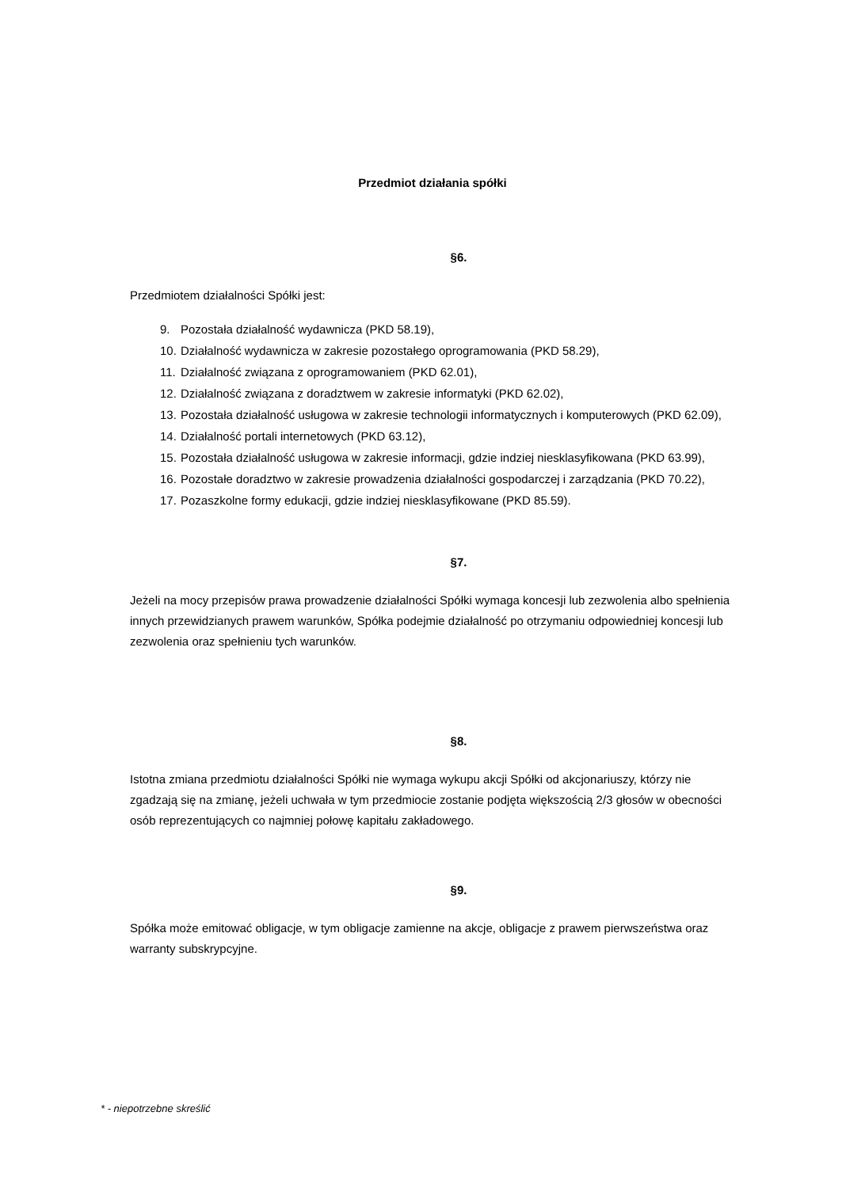Przedmiot działania spółki
§6.
Przedmiotem działalności Spółki jest:
9. Pozostała działalność wydawnicza (PKD 58.19),
10. Działalność wydawnicza w zakresie pozostałego oprogramowania (PKD 58.29),
11. Działalność związana z oprogramowaniem (PKD 62.01),
12. Działalność związana z doradztwem w zakresie informatyki (PKD 62.02),
13. Pozostała działalność usługowa w zakresie technologii informatycznych i komputerowych (PKD 62.09),
14. Działalność portali internetowych (PKD 63.12),
15. Pozostała działalność usługowa w zakresie informacji, gdzie indziej niesklasyfikowana (PKD 63.99),
16. Pozostałe doradztwo w zakresie prowadzenia działalności gospodarczej i zarządzania (PKD 70.22),
17. Pozaszkolne formy edukacji, gdzie indziej niesklasyfikowane (PKD 85.59).
§7.
Jeżeli na mocy przepisów prawa prowadzenie działalności Spółki wymaga koncesji lub zezwolenia albo spełnienia innych przewidzianych prawem warunków, Spółka podejmie działalność po otrzymaniu odpowiedniej koncesji lub zezwolenia oraz spełnieniu tych warunków.
§8.
Istotna zmiana przedmiotu działalności Spółki nie wymaga wykupu akcji Spółki od akcjonariuszy, którzy nie zgadzają się na zmianę, jeżeli uchwała w tym przedmiocie zostanie podjęta większością 2/3 głosów w obecności osób reprezentujących co najmniej połowę kapitału zakładowego.
§9.
Spółka może emitować obligacje, w tym obligacje zamienne na akcje, obligacje z prawem pierwszeństwa oraz warranty subskrypcyjne.
* - niepotrzebne skreślić